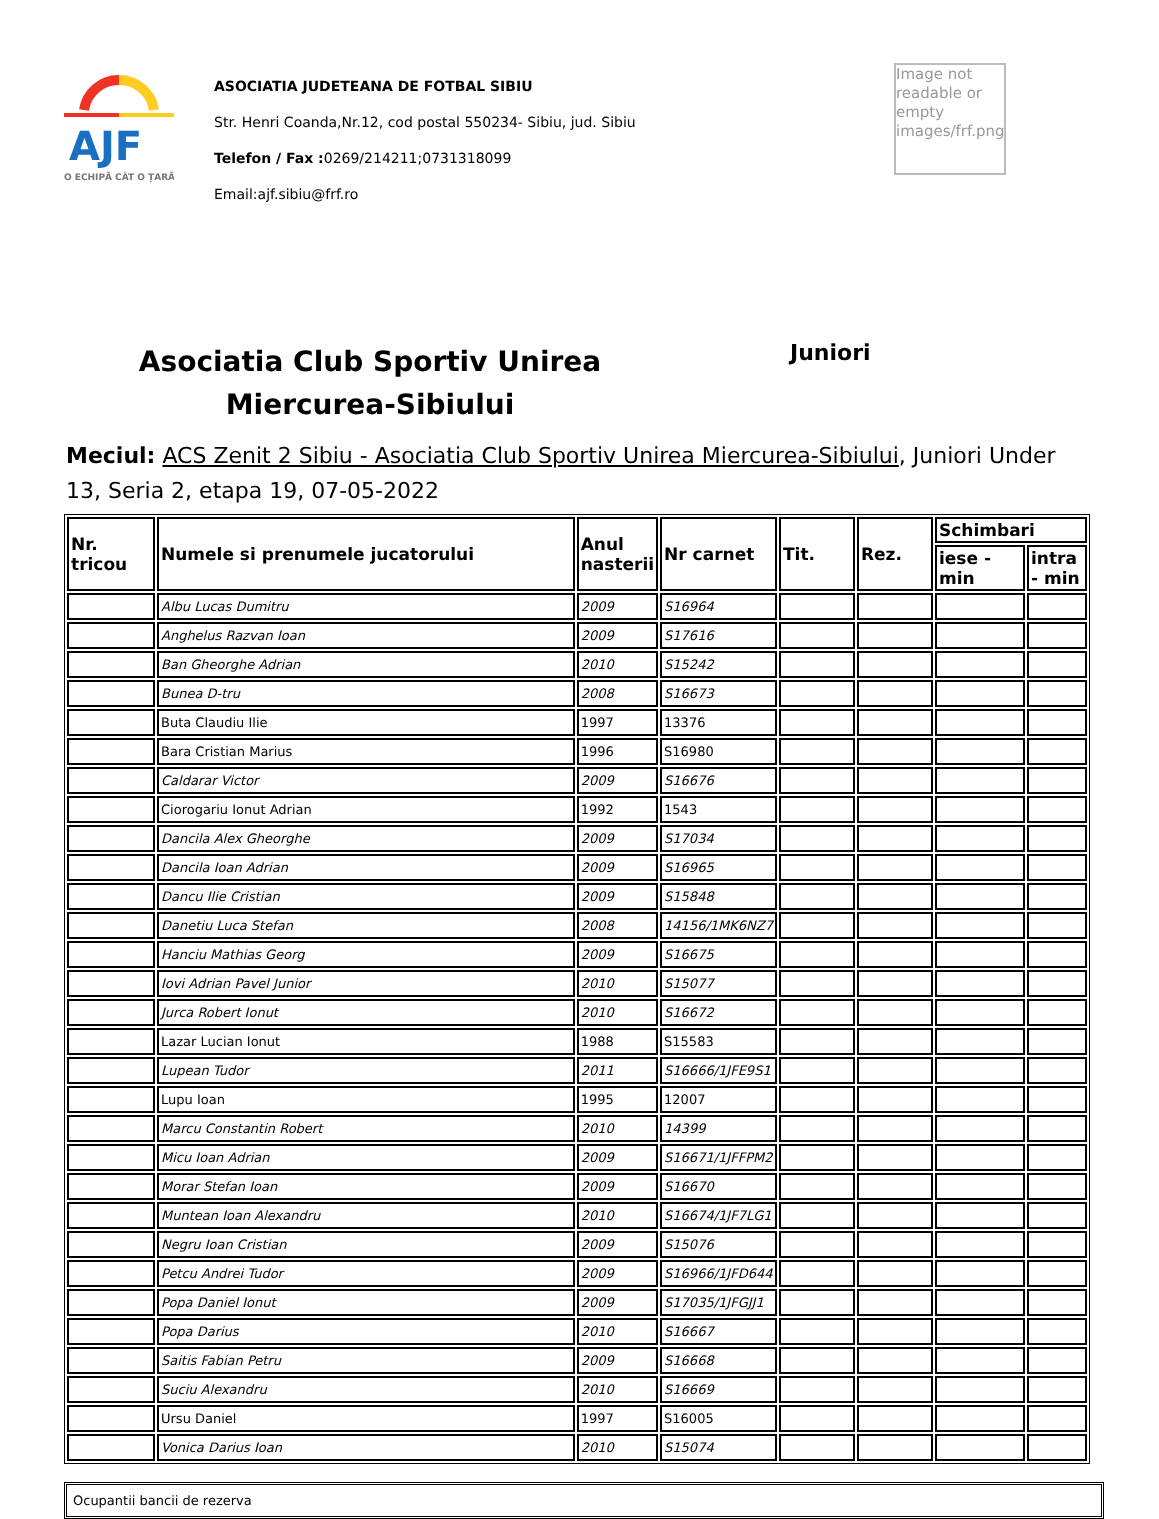AJF
O ECHIPĂ CÂT O ȚARĂ
ASOCIATIA JUDETEANA DE FOTBAL SIBIU
Str. Henri Coanda,Nr.12, cod postal 550234- Sibiu, jud. Sibiu
Telefon / Fax : 0269/214211;0731318099
Email:ajf.sibiu@frf.ro
Image not readable or empty images/frf.png
Asociatia Club Sportiv Unirea Miercurea-Sibiului
Juniori
Meciul: ACS Zenit 2 Sibiu - Asociatia Club Sportiv Unirea Miercurea-Sibiului, Juniori Under 13, Seria 2, etapa 19, 07-05-2022
| Nr. tricou | Numele si prenumele jucatorului | Anul nasterii | Nr carnet | Tit. | Rez. | Schimbari | |
| --- | --- | --- | --- | --- | --- | --- | --- |
| | | | | | | iese - min | intra - min |
| | Albu Lucas Dumitru | 2009 | S16964 | | | | |
| | Anghelus Razvan Ioan | 2009 | S17616 | | | | |
| | Ban Gheorghe Adrian | 2010 | S15242 | | | | |
| | Bunea D-tru | 2008 | S16673 | | | | |
| | Buta Claudiu Ilie | 1997 | 13376 | | | | |
| | Bara Cristian Marius | 1996 | S16980 | | | | |
| | Caldarar Victor | 2009 | S16676 | | | | |
| | Ciorogariu Ionut Adrian | 1992 | 1543 | | | | |
| | Dancila Alex Gheorghe | 2009 | S17034 | | | | |
| | Dancila Ioan Adrian | 2009 | S16965 | | | | |
| | Dancu Ilie Cristian | 2009 | S15848 | | | | |
| | Danetiu Luca Stefan | 2008 | 14156/1MK6NZ7 | | | | |
| | Hanciu Mathias Georg | 2009 | S16675 | | | | |
| | Iovi Adrian Pavel Junior | 2010 | S15077 | | | | |
| | Jurca Robert Ionut | 2010 | S16672 | | | | |
| | Lazar Lucian Ionut | 1988 | S15583 | | | | |
| | Lupean Tudor | 2011 | S16666/1JFE9S1 | | | | |
| | Lupu Ioan | 1995 | 12007 | | | | |
| | Marcu Constantin Robert | 2010 | 14399 | | | | |
| | Micu Ioan Adrian | 2009 | S16671/1JFFPM2 | | | | |
| | Morar Stefan Ioan | 2009 | S16670 | | | | |
| | Muntean Ioan Alexandru | 2010 | S16674/1JF7LG1 | | | | |
| | Negru Ioan Cristian | 2009 | S15076 | | | | |
| | Petcu Andrei Tudor | 2009 | S16966/1JFD644 | | | | |
| | Popa Daniel Ionut | 2009 | S17035/1JFGJJ1 | | | | |
| | Popa Darius | 2010 | S16667 | | | | |
| | Saitis Fabian Petru | 2009 | S16668 | | | | |
| | Suciu Alexandru | 2010 | S16669 | | | | |
| | Ursu Daniel | 1997 | S16005 | | | | |
| | Vonica Darius Ioan | 2010 | S15074 | | | | |
Ocupantii bancii de rezerva